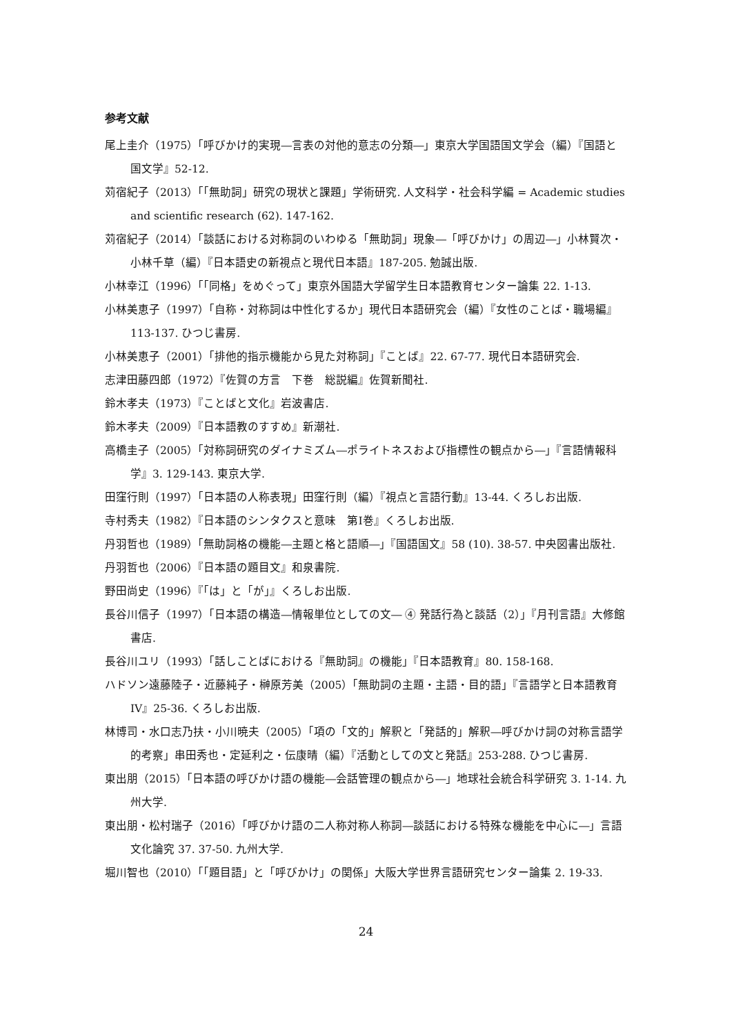参考文献
尾上圭介（1975）「呼びかけ的実現―言表の対他的意志の分類―」東京大学国語国文学会（編）『国語と国文学』52-12.
苅宿紀子（2013）「「無助詞」研究の現状と課題」学術研究. 人文科学・社会科学編 = Academic studies and scientific research (62). 147-162.
苅宿紀子（2014）「談話における対称詞のいわゆる「無助詞」現象―「呼びかけ」の周辺―」小林賢次・小林千草（編）『日本語史の新視点と現代日本語』187-205. 勉誠出版.
小林幸江（1996）「「同格」をめぐって」東京外国語大学留学生日本語教育センター論集 22. 1-13.
小林美恵子（1997）「自称・対称詞は中性化するか」現代日本語研究会（編）『女性のことば・職場編』113-137. ひつじ書房.
小林美恵子（2001）「排他的指示機能から見た対称詞」『ことば』22. 67-77. 現代日本語研究会.
志津田藤四郎（1972）『佐賀の方言　下巻　総説編』佐賀新聞社.
鈴木孝夫（1973）『ことばと文化』岩波書店.
鈴木孝夫（2009）『日本語教のすすめ』新潮社.
高橋圭子（2005）「対称詞研究のダイナミズム―ポライトネスおよび指標性の観点から―」『言語情報科学』3. 129-143. 東京大学.
田窪行則（1997）「日本語の人称表現」田窪行則（編）『視点と言語行動』13-44. くろしお出版.
寺村秀夫（1982）『日本語のシンタクスと意味　第I巻』くろしお出版.
丹羽哲也（1989）「無助詞格の機能―主題と格と語順―」『国語国文』58 (10). 38-57. 中央図書出版社.
丹羽哲也（2006）『日本語の題目文』和泉書院.
野田尚史（1996）『「は」と「が」』くろしお出版.
長谷川信子（1997）「日本語の構造―情報単位としての文― ④ 発話行為と談話（2）」『月刊言語』大修館書店.
長谷川ユリ（1993）「話しことばにおける『無助詞』の機能」『日本語教育』80. 158-168.
ハドソン遠藤陸子・近藤純子・榊原芳美（2005）「無助詞の主題・主語・目的語」『言語学と日本語教育IV』25-36. くろしお出版.
林博司・水口志乃扶・小川暁夫（2005）「項の「文的」解釈と「発話的」解釈―呼びかけ詞の対称言語学的考察」串田秀也・定延利之・伝康晴（編）『活動としての文と発話』253-288. ひつじ書房.
東出朋（2015）「日本語の呼びかけ語の機能―会話管理の観点から―」地球社会統合科学研究 3. 1-14. 九州大学.
東出朋・松村瑞子（2016）「呼びかけ語の二人称対称人称詞―談話における特殊な機能を中心に―」言語文化論究 37. 37-50. 九州大学.
堀川智也（2010）「「題目語」と「呼びかけ」の関係」大阪大学世界言語研究センター論集 2. 19-33.
24